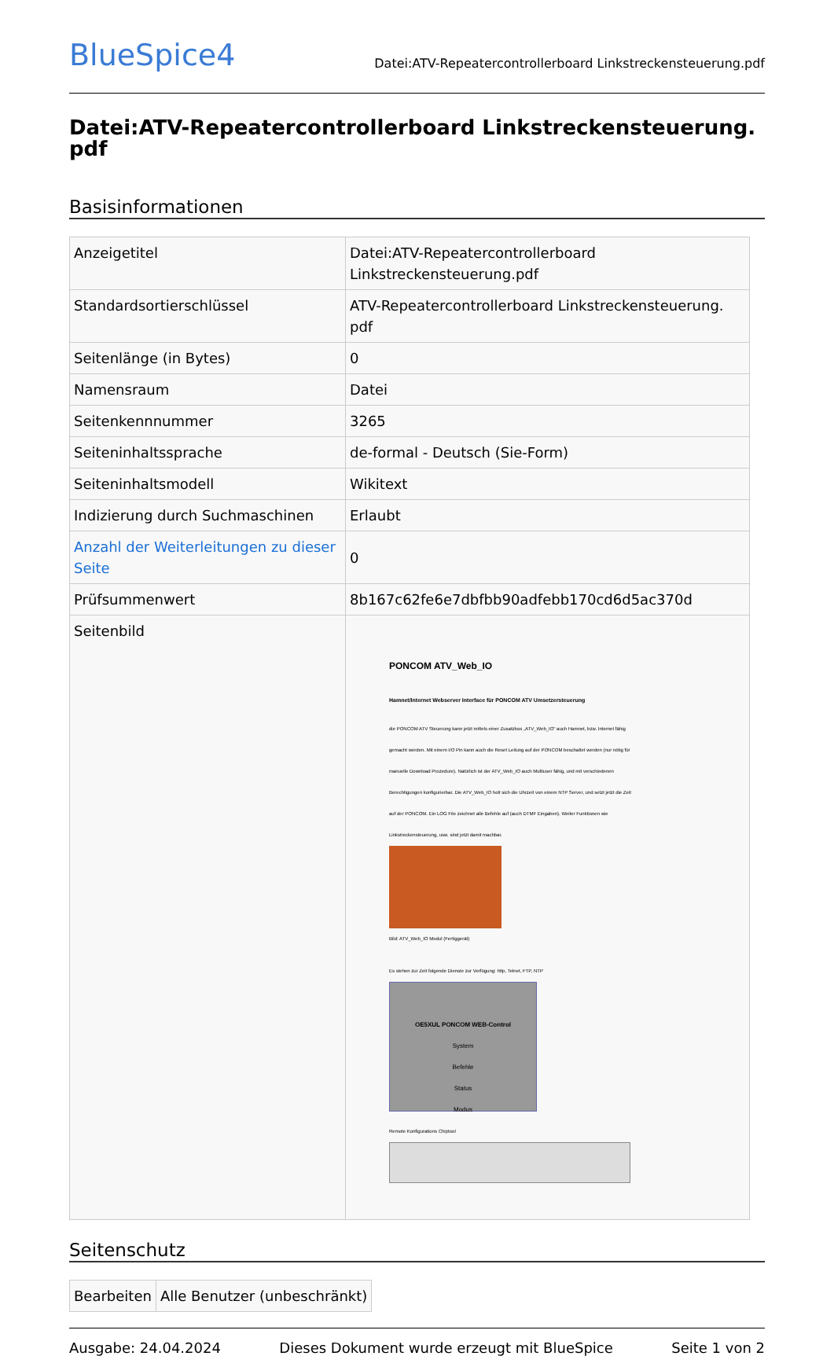BlueSpice4
Datei:ATV-Repeatercontrollerboard Linkstreckensteuerung.pdf
Datei:ATV-Repeatercontrollerboard Linkstreckensteuerung.
pdf
Basisinformationen
| Anzeigetitel | Datei:ATV-Repeatercontrollerboard Linkstreckensteuerung.pdf |
| Standardsortierschlüssel | ATV-Repeatercontrollerboard Linkstreckensteuerung. pdf |
| Seitenlänge (in Bytes) | 0 |
| Namensraum | Datei |
| Seitenkennnummer | 3265 |
| Seiteninhaltssprache | de-formal - Deutsch (Sie-Form) |
| Seiteninhaltsmodell | Wikitext |
| Indizierung durch Suchmaschinen | Erlaubt |
| Anzahl der Weiterleitungen zu dieser Seite | 0 |
| Prüfsummenwert | 8b167c62fe6e7dbfbb90adfebb170cd6d5ac370d |
| Seitenbild | PONCOM ATV_Web_IO Hamnet/Internet Webserver Interface für PONCOM ATV Umsetzersteuerung die PONCOM ATV Steuerung kann jetzt mittels einer Zusatzbox „ATV_Web_IO“ auch Hamnet, bzw. Internet fähig gemacht werden. Mit einem I/O Pin kann auch die Reset Leitung auf der PONCOM beschaltet werden (nur nötig für manuelle Download Prozedure). Natürlich ist der ATV_Web_IO auch Multiuser fähig, und mit verschiedenen Berechtigungen konfigurierbar. Die ATV_Web_IO holt sich die Uhrzeit von einem NTP Server, und setzt jetzt die Zeit auf der PONCOM. Ein LOG File zeichnet alle Befehle auf (auch DTMF Eingaben). Weiter Funktionen wie Linkstreckensteuerung, usw. sind jetzt damit machbar. Bild: ATV_Web_IO Modul (Fertiggerät) Es stehen zur Zeit folgende Dienste zur Verfügung: http, Telnet, FTP, NTP OE5XUL PONCOM WEB-Control System Befehle Status Modus Remote Konfigurations Chiptool |
Seitenschutz
| Bearbeiten | Alle Benutzer (unbeschränkt) |
Ausgabe: 24.04.2024 Dieses Dokument wurde erzeugt mit BlueSpice Seite 1 von 2